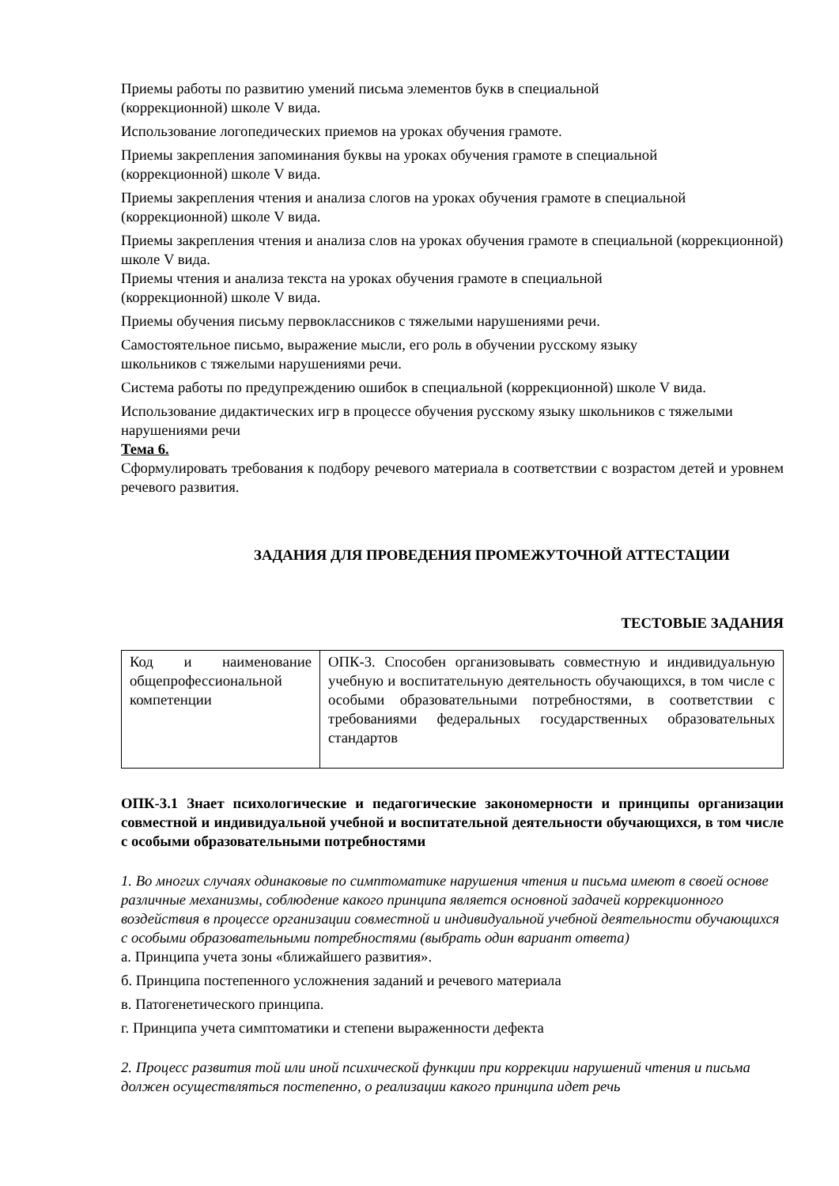Приемы работы по развитию умений письма элементов букв в специальной
(коррекционной) школе V вида.
Использование логопедических приемов на уроках обучения грамоте.
Приемы закрепления запоминания буквы на уроках обучения грамоте в специальной
(коррекционной) школе V вида.
Приемы закрепления чтения и анализа слогов на уроках обучения грамоте в специальной (коррекционной) школе V вида.
Приемы закрепления чтения и анализа слов на уроках обучения грамоте в специальной (коррекционной) школе V вида.
Приемы чтения и анализа текста на уроках обучения грамоте в специальной
(коррекционной) школе V вида.
Приемы обучения письму первоклассников с тяжелыми нарушениями речи.
Самостоятельное письмо, выражение мысли, его роль в обучении русскому языку
школьников с тяжелыми нарушениями речи.
Система работы по предупреждению ошибок в специальной (коррекционной) школе V вида.
Использование дидактических игр в процессе обучения русскому языку школьников с тяжелыми нарушениями речи
Тема 6.
Сформулировать требования к подбору речевого материала в соответствии с возрастом детей и уровнем речевого развития.
ЗАДАНИЯ ДЛЯ ПРОВЕДЕНИЯ ПРОМЕЖУТОЧНОЙ АТТЕСТАЦИИ
ТЕСТОВЫЕ ЗАДАНИЯ
| Код и наименование общепрофессиональной компетенции | ОПК-3. Способен организовывать совместную и индивидуальную учебную и воспитательную деятельность обучающихся, в том числе с особыми образовательными потребностями, в соответствии с требованиями федеральных государственных образовательных стандартов |
ОПК-3.1 Знает психологические и педагогические закономерности и принципы организации совместной и индивидуальной учебной и воспитательной деятельности обучающихся, в том числе с особыми образовательными потребностями
1. Во многих случаях одинаковые по симптоматике нарушения чтения и письма имеют в своей основе различные механизмы, соблюдение какого принципа является основной задачей коррекционного воздействия в процессе организации совместной и индивидуальной учебной деятельности обучающихся с особыми образовательными потребностями (выбрать один вариант ответа)
а. Принципа учета зоны «ближайшего развития».
б. Принципа постепенного усложнения заданий и речевого материала
в. Патогенетического принципа.
г. Принципа учета симптоматики и степени выраженности дефекта
2. Процесс развития той или иной психической функции при коррекции нарушений чтения и письма должен осуществляться постепенно, о реализации какого принципа идет речь